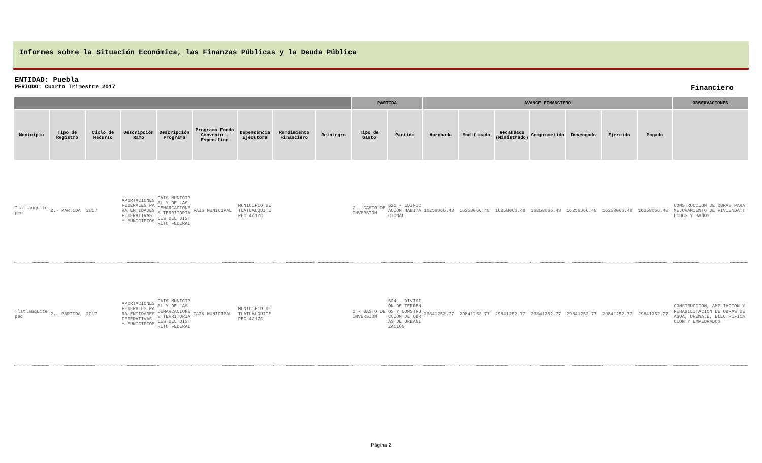Informes sobre la Situación Económica, las Finanzas Públicas y la Deuda Pública
ENTIDAD: Puebla
PERIODO: Cuarto Trimestre 2017 Financiero
| | | | | | | | | | PARTIDA | | AVANCE FINANCIERO | | | | | | | OBSERVACIONES |
| --- | --- | --- | --- | --- | --- | --- | --- | --- | --- | --- | --- | --- | --- | --- | --- | --- | --- | --- |
| Municipio | Tipo de Registro | Ciclo de Recurso | Descripción Ramo | Descripción Programa | Programa Fondo Convenio - Específico | Dependencia Ejecutora | Rendimiento Financiero | Reintegro | Tipo de Gasto | Partida | Aprobado | Modificado | Recaudado (Ministrado) | Comprometido | Devengado | Ejercido | Pagado | |
| Tlatlauquitepec | 2.- PARTIDA | 2017 | APORTACIONES FEDERALES PARA ENTIDADES FEDERATIVAS Y MUNICIPIOS | FAIS MUNICIPAL Y DE LAS DEMARCACIONES TERRITORIALES DEL DISTRITO FEDERAL | FAIS MUNICIPAL | MUNICIPIO DE TLATLAUQUITEPEC 4/17C | | | 2 - GASTO DE INVERSIÓN | 621 - EDIFICACIÓN HABITACIONAL | 16258066.48 | 16258066.48 | 16258066.48 | 16258066.48 | 16258066.48 | 16258066.48 | 16258066.48 | CONSTRUCCION DE OBRAS PARA MEJORAMIENTO DE VIVIENDA:TECHOS Y BAÑOS |
| Tlatlauquitepec | 2.- PARTIDA | 2017 | APORTACIONES FEDERALES PARA ENTIDADES FEDERATIVAS Y MUNICIPIOS | FAIS MUNICIPAL Y DE LAS DEMARCACIONES TERRITORIALES DEL DISTRITO FEDERAL | FAIS MUNICIPAL | MUNICIPIO DE TLATLAUQUITEPEC 4/17C | | | 2 - GASTO DE INVERSIÓN | 624 - DIVISIÓN DE TERRENOS Y CONSTRUCCIÓN DE OBRAS DE URBANIZACIÓN | 29841252.77 | 29841252.77 | 29841252.77 | 29841252.77 | 29841252.77 | 29841252.77 | 29841252.77 | CONSTRUCCION, AMPLIACION Y REHABILITACION DE OBRAS DE AGUA, DRENAJE, ELECTRIFICACION Y EMPEDRADOS |
Página 2